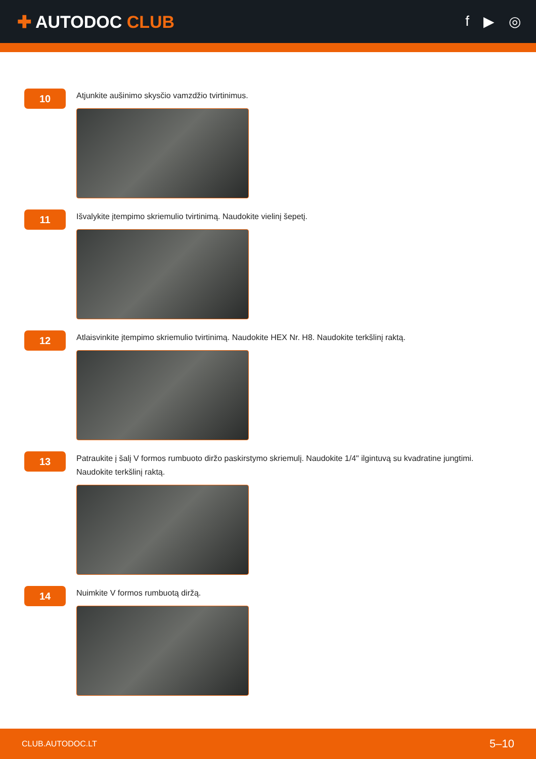✚ AUTODOC CLUB
f ▶ ◎
10
Atjunkite aušinimo skysčio vamzdžio tvirtinimus.
11
Išvalykite įtempimo skriemulio tvirtinimą. Naudokite vielinį šepetį.
12
Atlaisvinkite įtempimo skriemulio tvirtinimą. Naudokite HEX Nr. H8. Naudokite terkšlinį raktą.
13
Patraukite į šalį V formos rumbuoto diržo paskirstymo skriemulį. Naudokite 1/4" ilgintuvą su kvadratine jungtimi.
Naudokite terkšlinį raktą.
14
Nuimkite V formos rumbuotą diržą.
CLUB.AUTODOC.LT 5–10